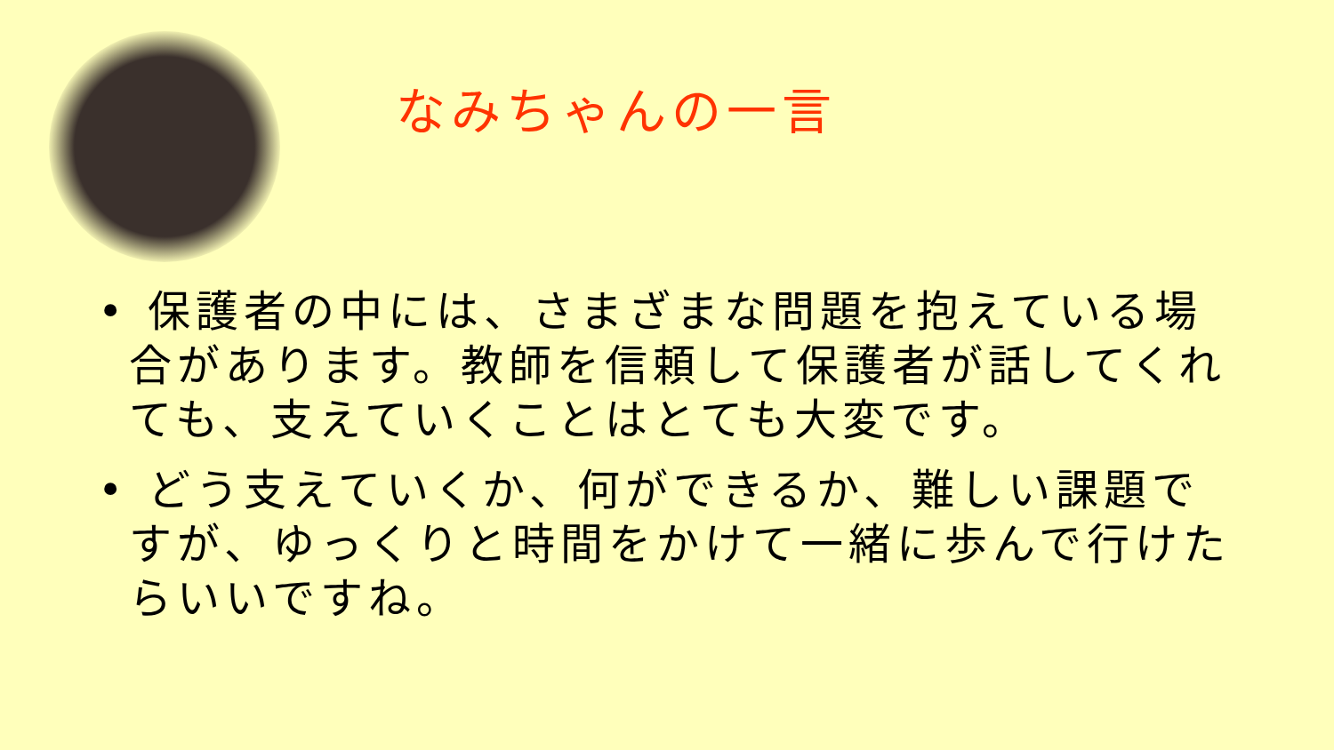なみちゃんの一言
• 保護者の中には、さまざまな問題を抱えている場合があります。教師を信頼して保護者が話してくれても、支えていくことはとても大変です。
• どう支えていくか、何ができるか、難しい課題ですが、ゆっくりと時間をかけて一緒に歩んで行けたらいいですね。